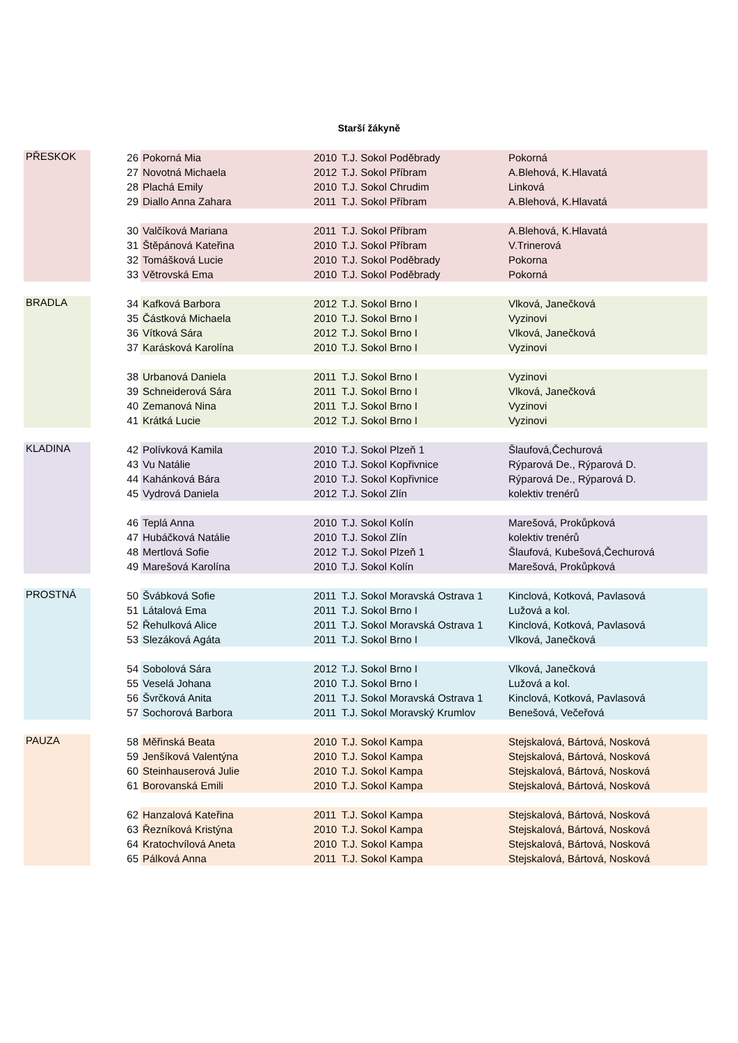Starší žákyně
| PŘESKOK | | 26 | Pokorná Mia | 2010 | T.J. Sokol Poděbrady | Pokorná |
| | | 27 | Novotná Michaela | 2012 | T.J. Sokol Příbram | A.Blehová, K.Hlavatá |
| | | 28 | Plachá Emily | 2010 | T.J. Sokol Chrudim | Linková |
| | | 29 | Diallo Anna Zahara | 2011 | T.J. Sokol Příbram | A.Blehová, K.Hlavatá |
| | | 30 | Valčíková Mariana | 2011 | T.J. Sokol Příbram | A.Blehová, K.Hlavatá |
| | | 31 | Štěpánová Kateřina | 2010 | T.J. Sokol Příbram | V.Trinerová |
| | | 32 | Tomášková Lucie | 2010 | T.J. Sokol Poděbrady | Pokorna |
| | | 33 | Větrovská Ema | 2010 | T.J. Sokol Poděbrady | Pokorná |
| BRADLA | | 34 | Kafková Barbora | 2012 | T.J. Sokol Brno I | Vlková, Janečková |
| | | 35 | Částková Michaela | 2010 | T.J. Sokol Brno I | Vyzinovi |
| | | 36 | Vítková Sára | 2012 | T.J. Sokol Brno I | Vlková, Janečková |
| | | 37 | Karásková Karolína | 2010 | T.J. Sokol Brno I | Vyzinovi |
| | | 38 | Urbanová Daniela | 2011 | T.J. Sokol Brno I | Vyzinovi |
| | | 39 | Schneiderová Sára | 2011 | T.J. Sokol Brno I | Vlková, Janečková |
| | | 40 | Zemanová Nina | 2011 | T.J. Sokol Brno I | Vyzinovi |
| | | 41 | Krátká Lucie | 2012 | T.J. Sokol Brno I | Vyzinovi |
| KLADINA | | 42 | Polívková Kamila | 2010 | T.J. Sokol Plzeň 1 | Šlaufová,Čechurová |
| | | 43 | Vu Natálie | 2010 | T.J. Sokol Kopřivnice | Rýparová De., Rýparová D. |
| | | 44 | Kahánková Bára | 2010 | T.J. Sokol Kopřivnice | Rýparová De., Rýparová D. |
| | | 45 | Vydrová Daniela | 2012 | T.J. Sokol Zlín | kolektiv trenérů |
| | | 46 | Teplá Anna | 2010 | T.J. Sokol Kolín | Marešová, Prokůpková |
| | | 47 | Hubáčková Natálie | 2010 | T.J. Sokol Zlín | kolektiv trenérů |
| | | 48 | Mertlová Sofie | 2012 | T.J. Sokol Plzeň 1 | Šlaufová, Kubešová,Čechurová |
| | | 49 | Marešová Karolína | 2010 | T.J. Sokol Kolín | Marešová, Prokůpková |
| PROSTNÁ | | 50 | Švábková Sofie | 2011 | T.J. Sokol Moravská Ostrava 1 | Kinclová, Kotková, Pavlasová |
| | | 51 | Látalová Ema | 2011 | T.J. Sokol Brno I | Lužová a kol. |
| | | 52 | Řehulková Alice | 2011 | T.J. Sokol Moravská Ostrava 1 | Kinclová, Kotková, Pavlasová |
| | | 53 | Slezáková Agáta | 2011 | T.J. Sokol Brno I | Vlková, Janečková |
| | | 54 | Sobolová Sára | 2012 | T.J. Sokol Brno I | Vlková, Janečková |
| | | 55 | Veselá Johana | 2010 | T.J. Sokol Brno I | Lužová a kol. |
| | | 56 | Švrčková Anita | 2011 | T.J. Sokol Moravská Ostrava 1 | Kinclová, Kotková, Pavlasová |
| | | 57 | Sochorová Barbora | 2011 | T.J. Sokol Moravský Krumlov | Benešová, Večeřová |
| PAUZA | | 58 | Měřinská Beata | 2010 | T.J. Sokol Kampa | Stejskalová, Bártová, Nosková |
| | | 59 | Jenšíková Valentýna | 2010 | T.J. Sokol Kampa | Stejskalová, Bártová, Nosková |
| | | 60 | Steinhauserová Julie | 2010 | T.J. Sokol Kampa | Stejskalová, Bártová, Nosková |
| | | 61 | Borovanská Emili | 2010 | T.J. Sokol Kampa | Stejskalová, Bártová, Nosková |
| | | 62 | Hanzalová Kateřina | 2011 | T.J. Sokol Kampa | Stejskalová, Bártová, Nosková |
| | | 63 | Řezníková Kristýna | 2010 | T.J. Sokol Kampa | Stejskalová, Bártová, Nosková |
| | | 64 | Kratochvílová Aneta | 2010 | T.J. Sokol Kampa | Stejskalová, Bártová, Nosková |
| | | 65 | Pálková Anna | 2011 | T.J. Sokol Kampa | Stejskalová, Bártová, Nosková |